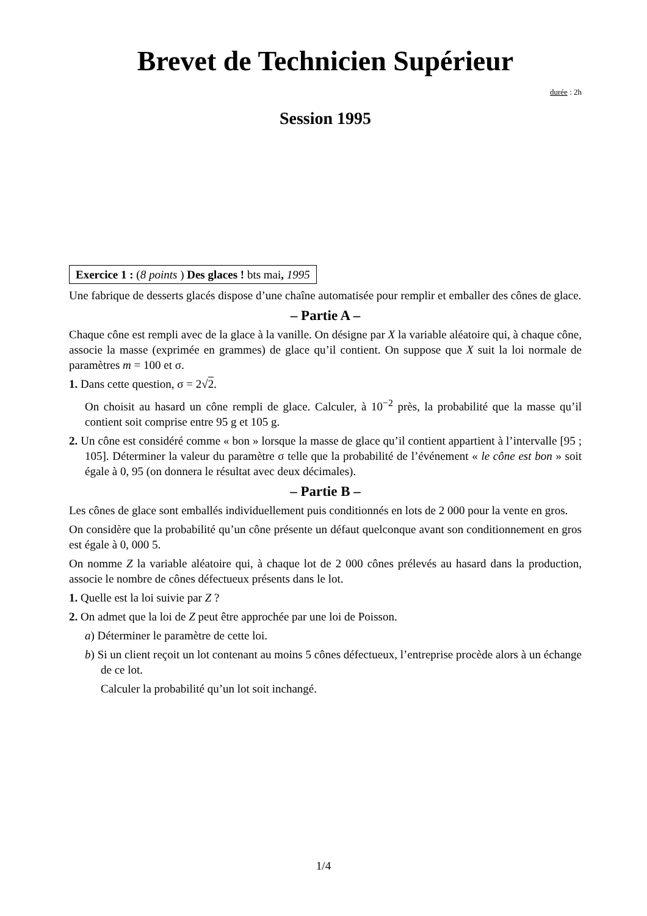Brevet de Technicien Supérieur
durée : 2h
Session 1995
Exercice 1 : (8 points ) Des glaces ! bts mai, 1995
Une fabrique de desserts glacés dispose d’une chaîne automatisée pour remplir et emballer des cônes de glace.
– Partie A –
Chaque cône est rempli avec de la glace à la vanille. On désigne par X la variable aléatoire qui, à chaque cône, associe la masse (exprimée en grammes) de glace qu’il contient. On suppose que X suit la loi normale de paramètres m = 100 et σ.
1. Dans cette question, σ = 2√2.
On choisit au hasard un cône rempli de glace. Calculer, à 10<sup>−2</sup> près, la probabilité que la masse qu’il contient soit comprise entre 95 g et 105 g.
2. Un cône est considéré comme « bon » lorsque la masse de glace qu’il contient appartient à l’intervalle [95 ; 105]. Déterminer la valeur du paramètre σ telle que la probabilité de l’événement « le cône est bon » soit égale à 0, 95 (on donnera le résultat avec deux décimales).
– Partie B –
Les cônes de glace sont emballés individuellement puis conditionnés en lots de 2 000 pour la vente en gros.
On considère que la probabilité qu’un cône présente un défaut quelconque avant son conditionnement en gros est égale à 0, 000 5.
On nomme Z la variable aléatoire qui, à chaque lot de 2 000 cônes prélevés au hasard dans la production, associe le nombre de cônes défectueux présents dans le lot.
1. Quelle est la loi suivie par Z ?
2. On admet que la loi de Z peut être approchée par une loi de Poisson.
a) Déterminer le paramètre de cette loi.
b) Si un client reçoit un lot contenant au moins 5 cônes défectueux, l’entreprise procède alors à un échange de ce lot.
Calculer la probabilité qu’un lot soit inchangé.
1/4